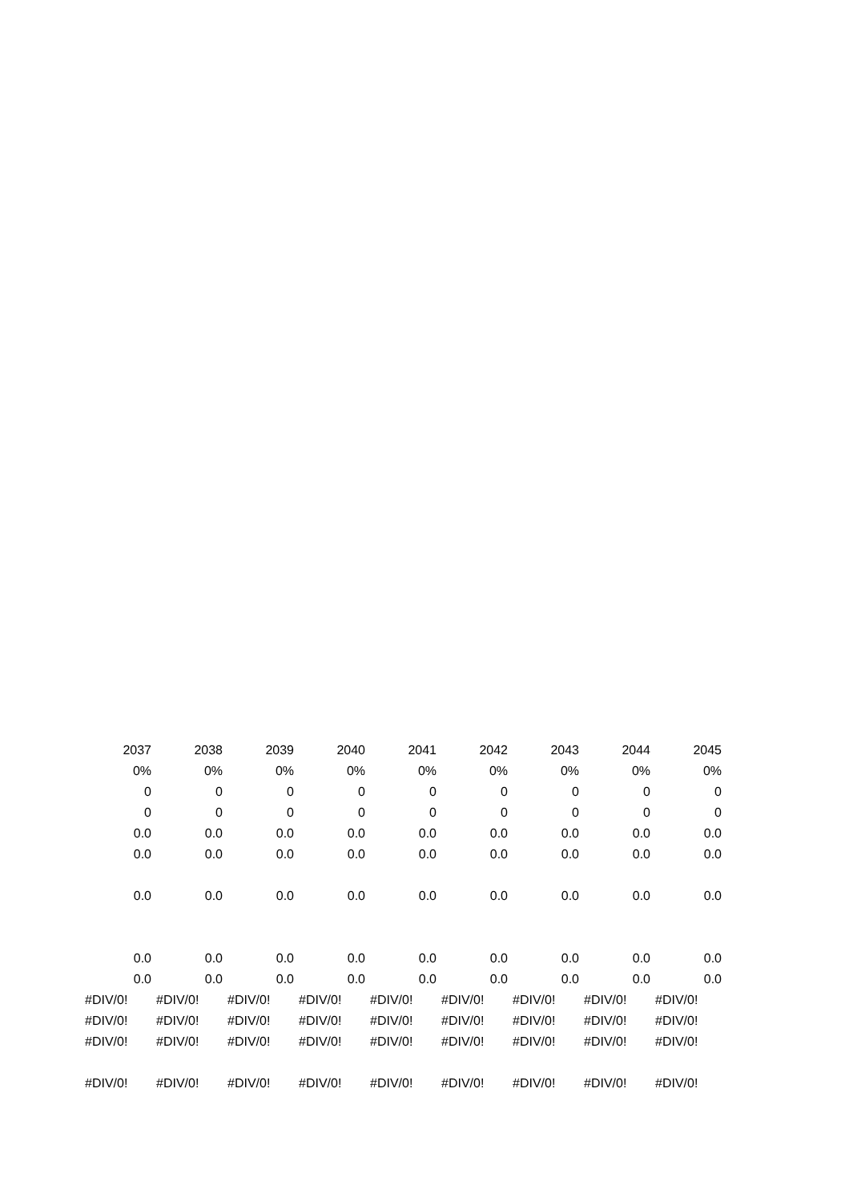| 2037 | 2038 | 2039 | 2040 | 2041 | 2042 | 2043 | 2044 | 2045 |
| 0% | 0% | 0% | 0% | 0% | 0% | 0% | 0% | 0% |
| 0 | 0 | 0 | 0 | 0 | 0 | 0 | 0 | 0 |
| 0 | 0 | 0 | 0 | 0 | 0 | 0 | 0 | 0 |
| 0.0 | 0.0 | 0.0 | 0.0 | 0.0 | 0.0 | 0.0 | 0.0 | 0.0 |
| 0.0 | 0.0 | 0.0 | 0.0 | 0.0 | 0.0 | 0.0 | 0.0 | 0.0 |
| 0.0 | 0.0 | 0.0 | 0.0 | 0.0 | 0.0 | 0.0 | 0.0 | 0.0 |
| 0.0 | 0.0 | 0.0 | 0.0 | 0.0 | 0.0 | 0.0 | 0.0 | 0.0 |
| 0.0 | 0.0 | 0.0 | 0.0 | 0.0 | 0.0 | 0.0 | 0.0 | 0.0 |
| #DIV/0! | #DIV/0! | #DIV/0! | #DIV/0! | #DIV/0! | #DIV/0! | #DIV/0! | #DIV/0! | #DIV/0! |
| #DIV/0! | #DIV/0! | #DIV/0! | #DIV/0! | #DIV/0! | #DIV/0! | #DIV/0! | #DIV/0! | #DIV/0! |
| #DIV/0! | #DIV/0! | #DIV/0! | #DIV/0! | #DIV/0! | #DIV/0! | #DIV/0! | #DIV/0! | #DIV/0! |
| #DIV/0! | #DIV/0! | #DIV/0! | #DIV/0! | #DIV/0! | #DIV/0! | #DIV/0! | #DIV/0! | #DIV/0! |